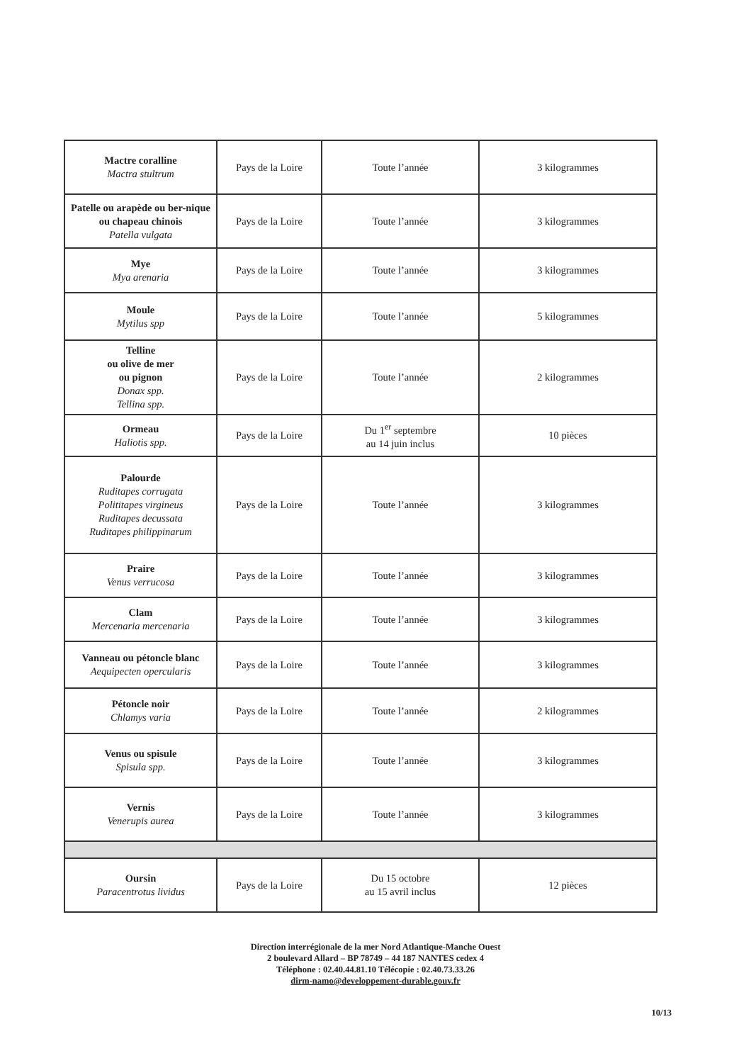| Mactre coralline Mactra stultrum | Pays de la Loire | Toute l’année | 3 kilogrammes |
| Patelle ou arapède ou ber-nique ou chapeau chinois Patella vulgata | Pays de la Loire | Toute l’année | 3 kilogrammes |
| Mye Mya arenaria | Pays de la Loire | Toute l’année | 3 kilogrammes |
| Moule Mytilus spp | Pays de la Loire | Toute l’année | 5 kilogrammes |
| Telline ou olive de mer ou pignon Donax spp. Tellina spp. | Pays de la Loire | Toute l’année | 2 kilogrammes |
| Ormeau Haliotis spp. | Pays de la Loire | Du 1<sup>er</sup> septembre au 14 juin inclus | 10 pièces |
| Palourde Ruditapes corrugata Polititapes virgineus Ruditapes decussata Ruditapes philippinarum | Pays de la Loire | Toute l’année | 3 kilogrammes |
| Praire Venus verrucosa | Pays de la Loire | Toute l’année | 3 kilogrammes |
| Clam Mercenaria mercenaria | Pays de la Loire | Toute l’année | 3 kilogrammes |
| Vanneau ou pétoncle blanc Aequipecten opercularis | Pays de la Loire | Toute l’année | 3 kilogrammes |
| Pétoncle noir Chlamys varia | Pays de la Loire | Toute l’année | 2 kilogrammes |
| Venus ou spisule Spisula spp. | Pays de la Loire | Toute l’année | 3 kilogrammes |
| Vernis Venerupis aurea | Pays de la Loire | Toute l’année | 3 kilogrammes |
| Oursin Paracentrotus lividus | Pays de la Loire | Du 15 octobre au 15 avril inclus | 12 pièces |
Direction interrégionale de la mer Nord Atlantique-Manche Ouest
2 boulevard Allard – BP 78749 – 44 187 NANTES cedex 4
Téléphone : 02.40.44.81.10 Télécopie : 02.40.73.33.26
dirm-namo@developpement-durable.gouv.fr
10/13